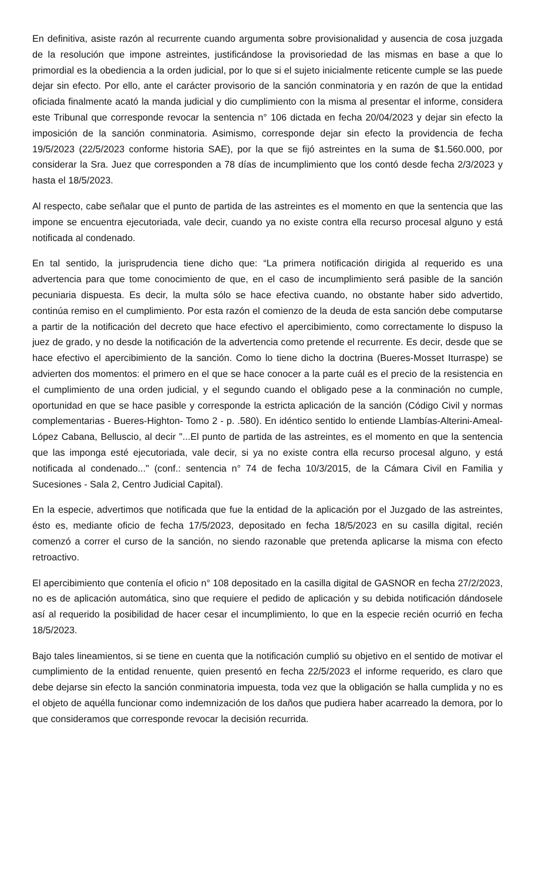En definitiva, asiste razón al recurrente cuando argumenta sobre provisionalidad y ausencia de cosa juzgada de la resolución que impone astreintes, justificándose la provisoriedad de las mismas en base a que lo primordial es la obediencia a la orden judicial, por lo que si el sujeto inicialmente reticente cumple se las puede dejar sin efecto. Por ello, ante el carácter provisorio de la sanción conminatoria y en razón de que la entidad oficiada finalmente acató la manda judicial y dio cumplimiento con la misma al presentar el informe, considera este Tribunal que corresponde revocar la sentencia n° 106 dictada en fecha 20/04/2023 y dejar sin efecto la imposición de la sanción conminatoria. Asimismo, corresponde dejar sin efecto la providencia de fecha 19/5/2023 (22/5/2023 conforme historia SAE), por la que se fijó astreintes en la suma de $1.560.000, por considerar la Sra. Juez que corresponden a 78 días de incumplimiento que los contó desde fecha 2/3/2023 y hasta el 18/5/2023.
Al respecto, cabe señalar que el punto de partida de las astreintes es el momento en que la sentencia que las impone se encuentra ejecutoriada, vale decir, cuando ya no existe contra ella recurso procesal alguno y está notificada al condenado.
En tal sentido, la jurisprudencia tiene dicho que: “La primera notificación dirigida al requerido es una advertencia para que tome conocimiento de que, en el caso de incumplimiento será pasible de la sanción pecuniaria dispuesta. Es decir, la multa sólo se hace efectiva cuando, no obstante haber sido advertido, continúa remiso en el cumplimiento. Por esta razón el comienzo de la deuda de esta sanción debe computarse a partir de la notificación del decreto que hace efectivo el apercibimiento, como correctamente lo dispuso la juez de grado, y no desde la notificación de la advertencia como pretende el recurrente. Es decir, desde que se hace efectivo el apercibimiento de la sanción. Como lo tiene dicho la doctrina (Bueres-Mosset Iturraspe) se advierten dos momentos: el primero en el que se hace conocer a la parte cuál es el precio de la resistencia en el cumplimiento de una orden judicial, y el segundo cuando el obligado pese a la conminación no cumple, oportunidad en que se hace pasible y corresponde la estricta aplicación de la sanción (Código Civil y normas complementarias - Bueres-Highton- Tomo 2 - p. .580). En idéntico sentido lo entiende Llambías-Alterini-Ameal-López Cabana, Belluscio, al decir "...El punto de partida de las astreintes, es el momento en que la sentencia que las imponga esté ejecutoriada, vale decir, si ya no existe contra ella recurso procesal alguno, y está notificada al condenado..." (conf.: sentencia n° 74 de fecha 10/3/2015, de la Cámara Civil en Familia y Sucesiones - Sala 2, Centro Judicial Capital).
En la especie, advertimos que notificada que fue la entidad de la aplicación por el Juzgado de las astreintes, ésto es, mediante oficio de fecha 17/5/2023, depositado en fecha 18/5/2023 en su casilla digital, recién comenzó a correr el curso de la sanción, no siendo razonable que pretenda aplicarse la misma con efecto retroactivo.
El apercibimiento que contenía el oficio n° 108 depositado en la casilla digital de GASNOR en fecha 27/2/2023, no es de aplicación automática, sino que requiere el pedido de aplicación y su debida notificación dándosele así al requerido la posibilidad de hacer cesar el incumplimiento, lo que en la especie recién ocurrió en fecha 18/5/2023.
Bajo tales lineamientos, si se tiene en cuenta que la notificación cumplió su objetivo en el sentido de motivar el cumplimiento de la entidad renuente, quien presentó en fecha 22/5/2023 el informe requerido, es claro que debe dejarse sin efecto la sanción conminatoria impuesta, toda vez que la obligación se halla cumplida y no es el objeto de aquélla funcionar como indemnización de los daños que pudiera haber acarreado la demora, por lo que consideramos que corresponde revocar la decisión recurrida.